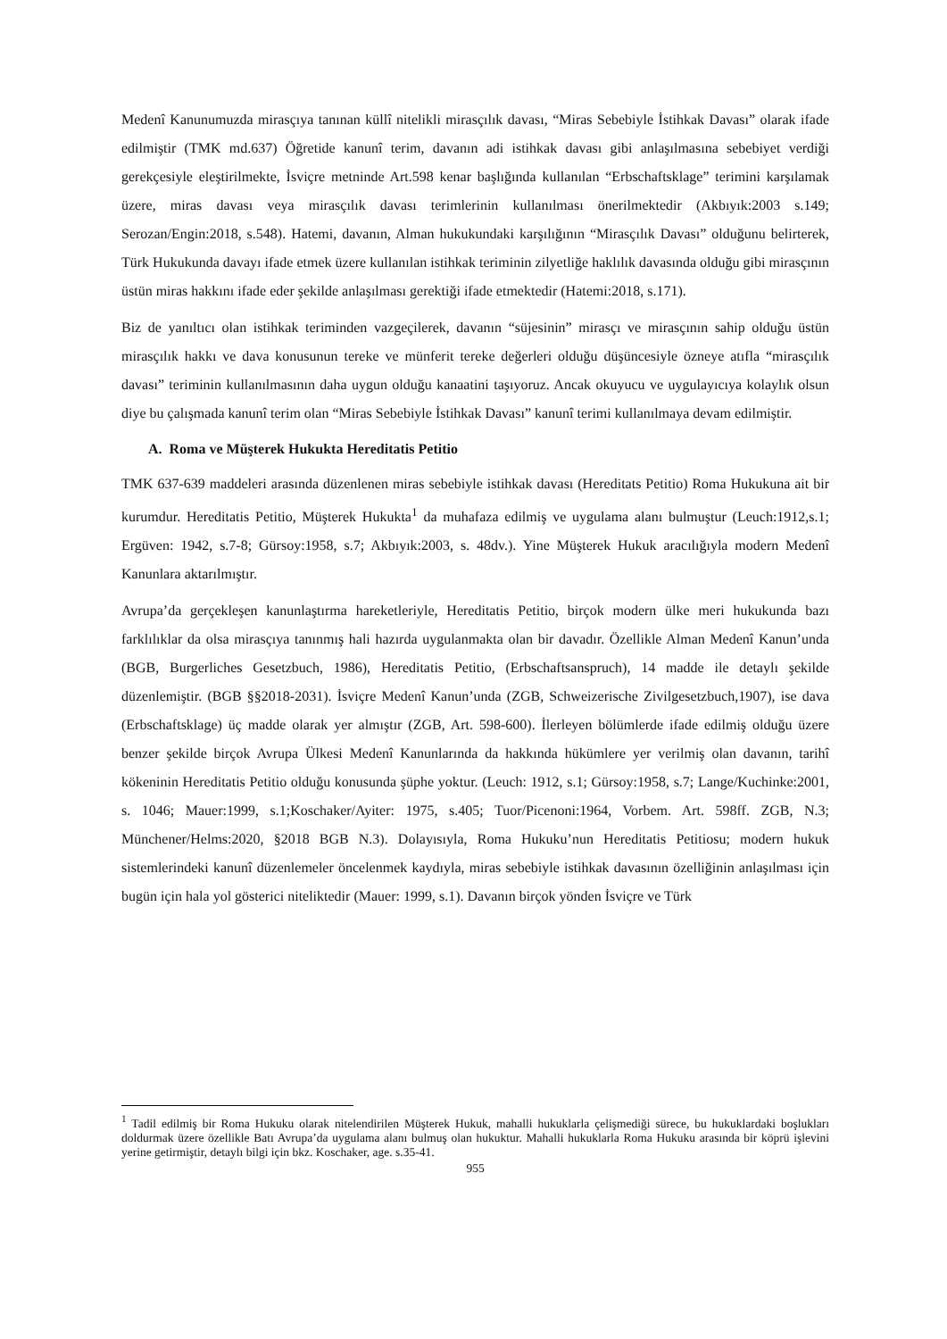Medenî Kanunumuzda mirasçıya tanınan küllî nitelikli mirasçılık davası, “Miras Sebebiyle İstihkak Davası” olarak ifade edilmiştir (TMK md.637) Öğretide kanunî terim, davanın adi istihkak davası gibi anlaşılmasına sebebiyet verdiği gerekçesiyle eleştirilmekte, İsviçre metninde Art.598 kenar başlığında kullanılan “Erbschaftsklage” terimini karşılamak üzere, miras davası veya mirasçılık davası terimlerinin kullanılması önerilmektedir (Akbıyık:2003 s.149; Serozan/Engin:2018, s.548). Hatemi, davanın, Alman hukukundaki karşılığının “Mirasçılık Davası” olduğunu belirterek, Türk Hukukunda davayı ifade etmek üzere kullanılan istihkak teriminin zilyetliğe haklılık davasında olduğu gibi mirasçının üstün miras hakkını ifade eder şekilde anlaşılması gerektiği ifade etmektedir (Hatemi:2018, s.171).
Biz de yanıltıcı olan istihkak teriminden vazgeçilerek, davanın “süjesinin” mirasçı ve mirasçının sahip olduğu üstün mirasçılık hakkı ve dava konusunun tereke ve münferit tereke değerleri olduğu düşüncesiyle özneye atıfla “mirasçılık davası” teriminin kullanılmasının daha uygun olduğu kanaatini taşıyoruz. Ancak okuyucu ve uygulayıcıya kolaylık olsun diye bu çalışmada kanunî terim olan “Miras Sebebiyle İstihkak Davası” kanunî terimi kullanılmaya devam edilmiştir.
A. Roma ve Müşterek Hukukta Hereditatis Petitio
TMK 637-639 maddeleri arasında düzenlenen miras sebebiyle istihkak davası (Hereditats Petitio) Roma Hukukuna ait bir kurumdur. Hereditatis Petitio, Müşterek Hukukta<sup>1</sup> da muhafaza edilmiş ve uygulama alanı bulmuştur (Leuch:1912,s.1; Ergüven: 1942, s.7-8; Gürsoy:1958, s.7; Akbıyık:2003, s. 48dv.). Yine Müşterek Hukuk aracılığıyla modern Medenî Kanunlara aktarılmıştır.
Avrupa’da gerçekleşen kanunlaştırma hareketleriyle, Hereditatis Petitio, birçok modern ülke meri hukukunda bazı farklılıklar da olsa mirasçıya tanınmış hali hazırda uygulanmakta olan bir davadır. Özellikle Alman Medenî Kanun’unda (BGB, Burgerliches Gesetzbuch, 1986), Hereditatis Petitio, (Erbschaftsanspruch), 14 madde ile detaylı şekilde düzenlemiştir. (BGB §§2018-2031). İsviçre Medenî Kanun’unda (ZGB, Schweizerische Zivilgesetzbuch,1907), ise dava (Erbschaftsklage) üç madde olarak yer almıştır (ZGB, Art. 598-600). İlerleyen bölümlerde ifade edilmiş olduğu üzere benzer şekilde birçok Avrupa Ülkesi Medenî Kanunlarında da hakkında hükümlere yer verilmiş olan davanın, tarihî kökeninin Hereditatis Petitio olduğu konusunda şüphe yoktur. (Leuch: 1912, s.1; Gürsoy:1958, s.7; Lange/Kuchinke:2001, s. 1046; Mauer:1999, s.1;Koschaker/Ayiter: 1975, s.405; Tuor/Picenoni:1964, Vorbem. Art. 598ff. ZGB, N.3; Münchener/Helms:2020, §2018 BGB N.3). Dolayısıyla, Roma Hukuku’nun Hereditatis Petitiosu; modern hukuk sistemlerindeki kanunî düzenlemeler öncelenmek kaydıyla, miras sebebiyle istihkak davasının özelliğinin anlaşılması için bugün için hala yol gösterici niteliktedir (Mauer: 1999, s.1). Davanın birçok yönden İsviçre ve Türk
<sup>1</sup> Tadil edilmiş bir Roma Hukuku olarak nitelendirilen Müşterek Hukuk, mahalli hukuklarla çelişmediği sürece, bu hukuklardaki boşlukları doldurmak üzere özellikle Batı Avrupa’da uygulama alanı bulmuş olan hukuktur. Mahalli hukuklarla Roma Hukuku arasında bir köprü işlevini yerine getirmiştir, detaylı bilgi için bkz. Koschaker, age. s.35-41.
955